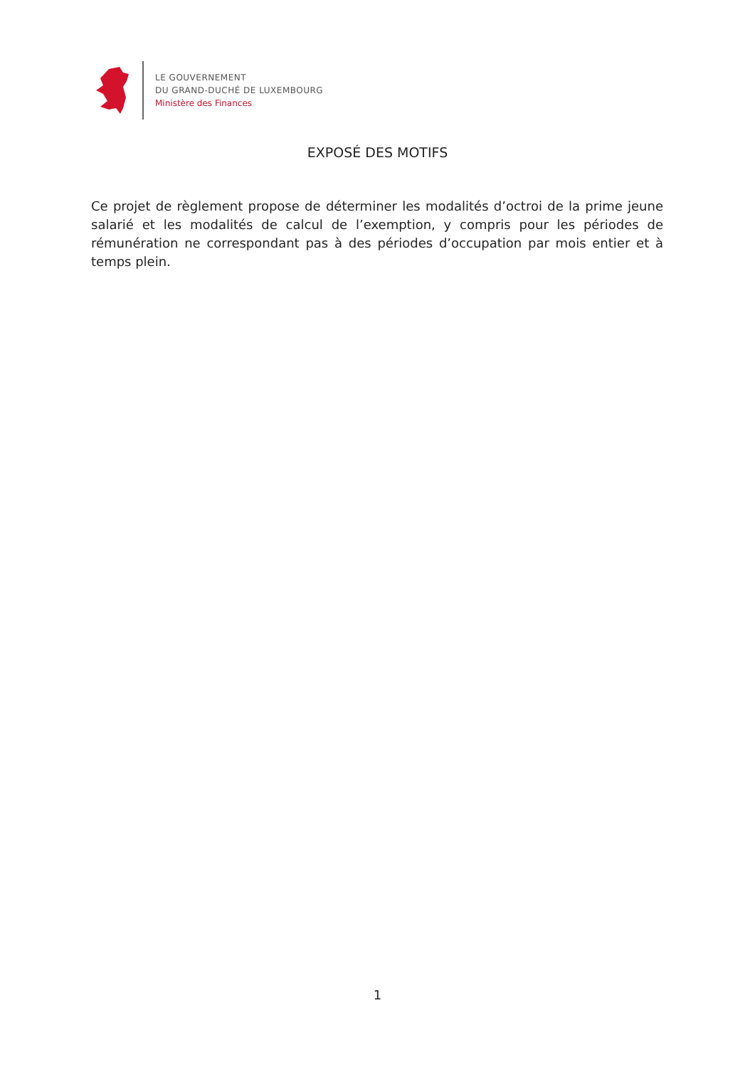LE GOUVERNEMENT
DU GRAND-DUCHÉ DE LUXEMBOURG
Ministère des Finances
EXPOSÉ DES MOTIFS
Ce projet de règlement propose de déterminer les modalités d’octroi de la prime jeune salarié et les modalités de calcul de l’exemption, y compris pour les périodes de rémunération ne correspondant pas à des périodes d’occupation par mois entier et à temps plein.
1